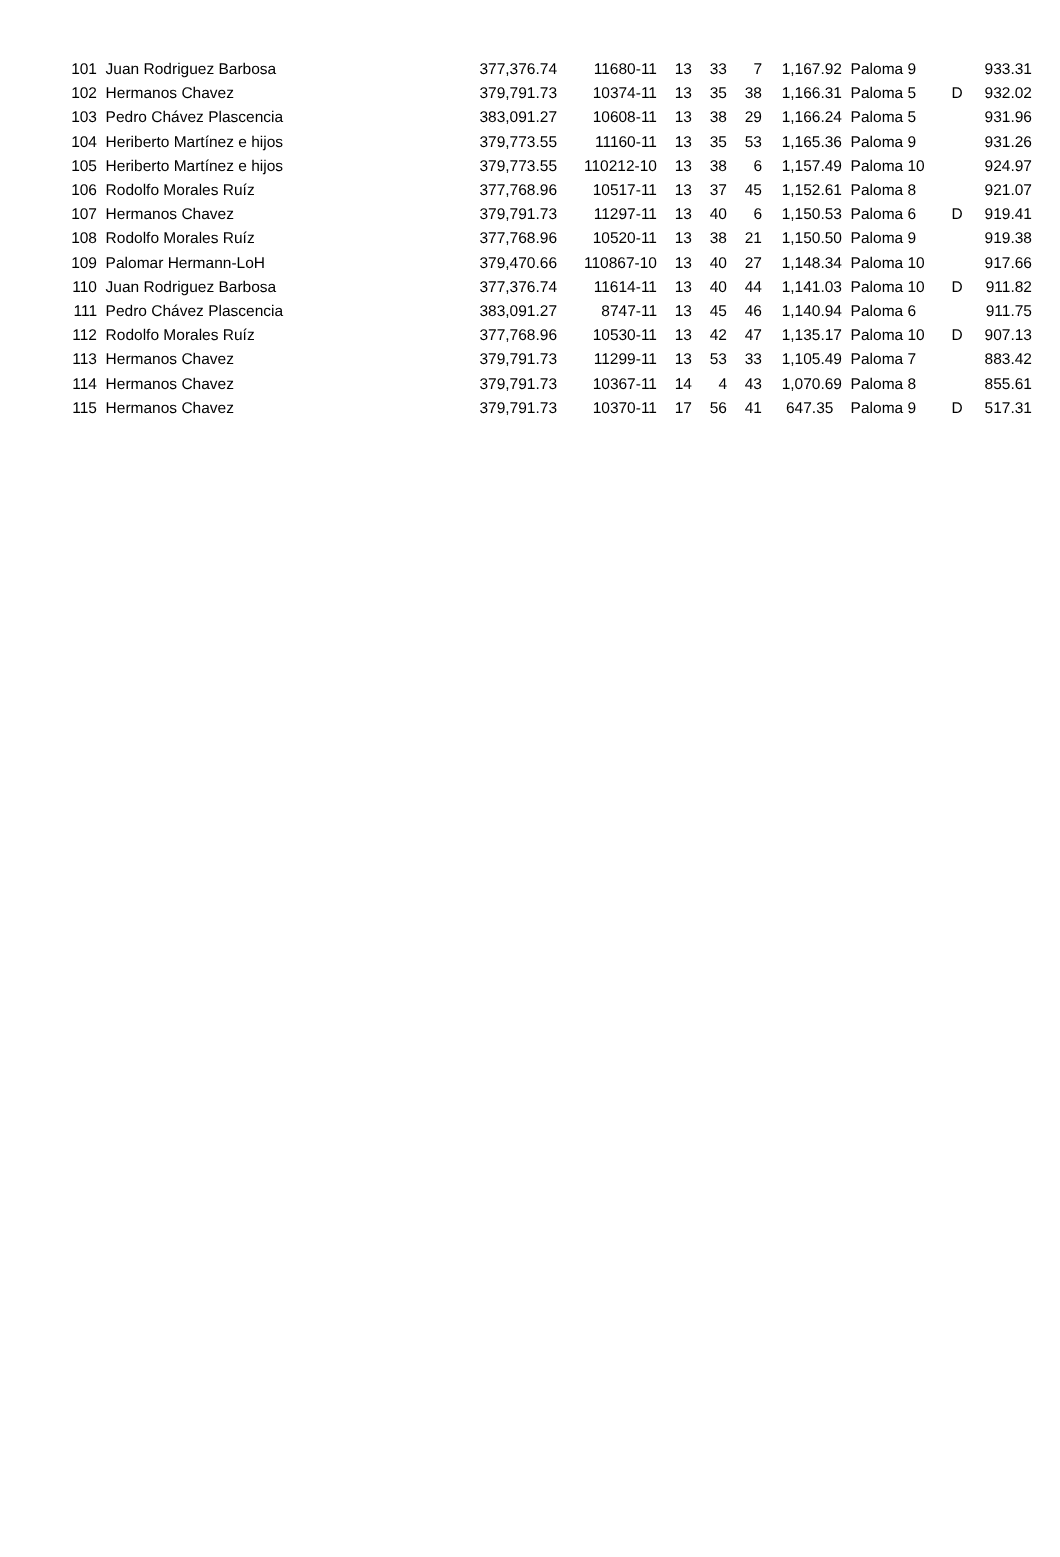| 101 | Juan Rodriguez Barbosa | 377,376.74 | 11680-11 | 13 | 33 | 7 | 1,167.92 | Paloma 9 | | 933.31 |
| 102 | Hermanos Chavez | 379,791.73 | 10374-11 | 13 | 35 | 38 | 1,166.31 | Paloma 5 | D | 932.02 |
| 103 | Pedro Chávez Plascencia | 383,091.27 | 10608-11 | 13 | 38 | 29 | 1,166.24 | Paloma 5 | | 931.96 |
| 104 | Heriberto Martínez e hijos | 379,773.55 | 11160-11 | 13 | 35 | 53 | 1,165.36 | Paloma 9 | | 931.26 |
| 105 | Heriberto Martínez e hijos | 379,773.55 | 110212-10 | 13 | 38 | 6 | 1,157.49 | Paloma 10 | | 924.97 |
| 106 | Rodolfo Morales Ruíz | 377,768.96 | 10517-11 | 13 | 37 | 45 | 1,152.61 | Paloma 8 | | 921.07 |
| 107 | Hermanos Chavez | 379,791.73 | 11297-11 | 13 | 40 | 6 | 1,150.53 | Paloma 6 | D | 919.41 |
| 108 | Rodolfo Morales Ruíz | 377,768.96 | 10520-11 | 13 | 38 | 21 | 1,150.50 | Paloma 9 | | 919.38 |
| 109 | Palomar Hermann-LoH | 379,470.66 | 110867-10 | 13 | 40 | 27 | 1,148.34 | Paloma 10 | | 917.66 |
| 110 | Juan Rodriguez Barbosa | 377,376.74 | 11614-11 | 13 | 40 | 44 | 1,141.03 | Paloma 10 | D | 911.82 |
| 111 | Pedro Chávez Plascencia | 383,091.27 | 8747-11 | 13 | 45 | 46 | 1,140.94 | Paloma 6 | | 911.75 |
| 112 | Rodolfo Morales Ruíz | 377,768.96 | 10530-11 | 13 | 42 | 47 | 1,135.17 | Paloma 10 | D | 907.13 |
| 113 | Hermanos Chavez | 379,791.73 | 11299-11 | 13 | 53 | 33 | 1,105.49 | Paloma 7 | | 883.42 |
| 114 | Hermanos Chavez | 379,791.73 | 10367-11 | 14 | 4 | 43 | 1,070.69 | Paloma 8 | | 855.61 |
| 115 | Hermanos Chavez | 379,791.73 | 10370-11 | 17 | 56 | 41 | 647.35 | Paloma 9 | D | 517.31 |